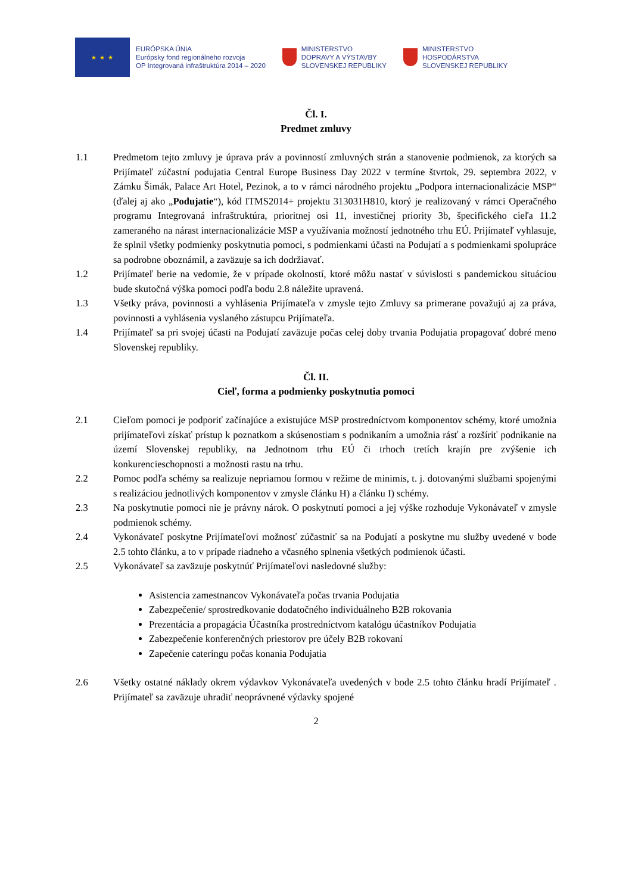★ ★ ★
EURÓPSKA ÚNIA
Európsky fond regionálneho rozvoja
OP Integrovaná infraštruktúra 2014 – 2020
MINISTERSTVO
DOPRAVY A VÝSTAVBY
SLOVENSKEJ REPUBLIKY
MINISTERSTVO
HOSPODÁRSTVA
SLOVENSKEJ REPUBLIKY
Čl. I.
Predmet zmluvy
1.1 Predmetom tejto zmluvy je úprava práv a povinností zmluvných strán a stanovenie podmienok, za ktorých sa Prijímateľ zúčastní podujatia Central Europe Business Day 2022 v termíne štvrtok, 29. septembra 2022, v Zámku Šimák, Palace Art Hotel, Pezinok, a to v rámci národného projektu „Podpora internacionalizácie MSP“ (ďalej aj ako „Podujatie“), kód ITMS2014+ projektu 313031H810, ktorý je realizovaný v rámci Operačného programu Integrovaná infraštruktúra, prioritnej osi 11, investičnej priority 3b, špecifického cieľa 11.2 zameraného na nárast internacionalizácie MSP a využívania možností jednotného trhu EÚ. Prijímateľ vyhlasuje, že splnil všetky podmienky poskytnutia pomoci, s podmienkami účasti na Podujatí a s podmienkami spolupráce sa podrobne oboznámil, a zaväzuje sa ich dodržiavať.
1.2 Prijímateľ berie na vedomie, že v prípade okolností, ktoré môžu nastať v súvislosti s pandemickou situáciou bude skutočná výška pomoci podľa bodu 2.8 náležite upravená.
1.3 Všetky práva, povinnosti a vyhlásenia Prijímateľa v zmysle tejto Zmluvy sa primerane považujú aj za práva, povinnosti a vyhlásenia vyslaného zástupcu Prijímateľa.
1.4 Prijímateľ sa pri svojej účasti na Podujatí zaväzuje počas celej doby trvania Podujatia propagovať dobré meno Slovenskej republiky.
Čl. II.
Cieľ, forma a podmienky poskytnutia pomoci
2.1 Cieľom pomoci je podporiť začínajúce a existujúce MSP prostredníctvom komponentov schémy, ktoré umožnia prijímateľovi získať prístup k poznatkom a skúsenostiam s podnikaním a umožnia rásť a rozšíriť podnikanie na území Slovenskej republiky, na Jednotnom trhu EÚ či trhoch tretích krajín pre zvýšenie ich konkurencieschopnosti a možnosti rastu na trhu.
2.2 Pomoc podľa schémy sa realizuje nepriamou formou v režime de minimis, t. j. dotovanými službami spojenými s realizáciou jednotlivých komponentov v zmysle článku H) a článku I) schémy.
2.3 Na poskytnutie pomoci nie je právny nárok. O poskytnutí pomoci a jej výške rozhoduje Vykonávateľ v zmysle podmienok schémy.
2.4 Vykonávateľ poskytne Prijímateľovi možnosť zúčastniť sa na Podujatí a poskytne mu služby uvedené v bode 2.5 tohto článku, a to v prípade riadneho a včasného splnenia všetkých podmienok účasti.
2.5 Vykonávateľ sa zaväzuje poskytnúť Prijímateľovi nasledovné služby:
Asistencia zamestnancov Vykonávateľa počas trvania Podujatia
Zabezpečenie/ sprostredkovanie dodatočného individuálneho B2B rokovania
Prezentácia a propagácia Účastníka prostredníctvom katalógu účastníkov Podujatia
Zabezpečenie konferenčných priestorov pre účely B2B rokovaní
Zapečenie cateringu počas konania Podujatia
2.6 Všetky ostatné náklady okrem výdavkov Vykonávateľa uvedených v bode 2.5 tohto článku hradí Prijímateľ . Prijímateľ sa zaväzuje uhradiť neoprávnené výdavky spojené
2